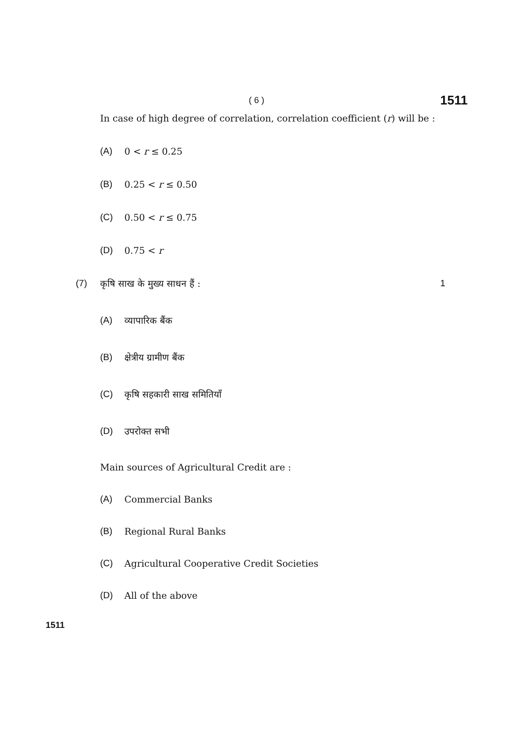( 6 )
1511
In case of high degree of correlation, correlation coefficient (r) will be :
(A) 0 < r ≤ 0.25
(B) 0.25 < r ≤ 0.50
(C) 0.50 < r ≤ 0.75
(D) 0.75 < r
(7) कृषि साख के मुख्य साधन हैं : 1
(A) व्यापारिक बैंक
(B) क्षेत्रीय ग्रामीण बैंक
(C) कृषि सहकारी साख समितियाँ
(D) उपरोक्त सभी
Main sources of Agricultural Credit are :
(A) Commercial Banks
(B) Regional Rural Banks
(C) Agricultural Cooperative Credit Societies
(D) All of the above
1511